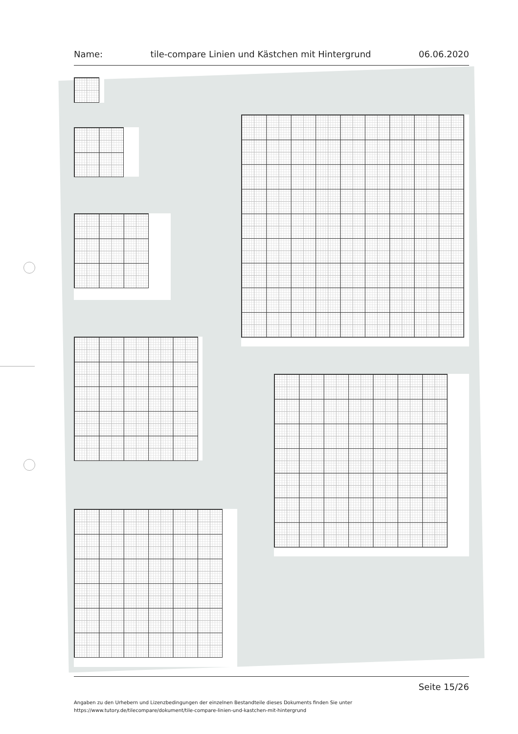Name: tile-compare Linien und Kästchen mit Hintergrund 06.06.2020
Seite 15/26
Angaben zu den Urhebern und Lizenzbedingungen der einzelnen Bestandteile dieses Dokuments finden Sie unter
https://www.tutory.de/tilecompare/dokument/tile-compare-linien-und-kastchen-mit-hintergrund